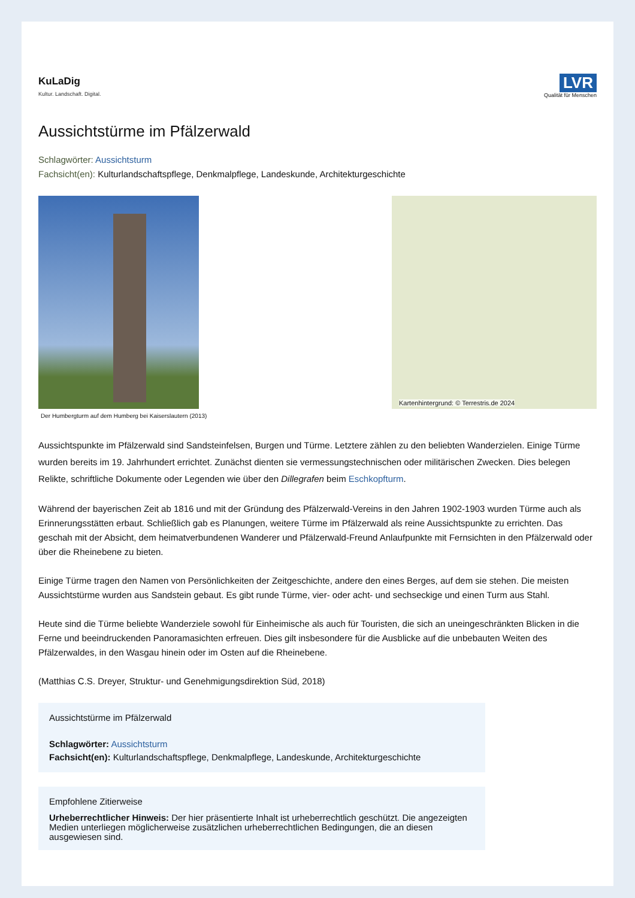KuLaDig
Kultur. Landschaft. Digital.
LVR
Qualität für Menschen
Aussichtstürme im Pfälzerwald
Schlagwörter: Aussichtsturm
Fachsicht(en): Kulturlandschaftspflege, Denkmalpflege, Landeskunde, Architekturgeschichte
Der Humbergturm auf dem Humberg bei Kaiserslautern (2013)
Kartenhintergrund: © Terrestris.de 2024
Aussichtspunkte im Pfälzerwald sind Sandsteinfelsen, Burgen und Türme. Letztere zählen zu den beliebten Wanderzielen. Einige Türme wurden bereits im 19. Jahrhundert errichtet. Zunächst dienten sie vermessungstechnischen oder militärischen Zwecken. Dies belegen Relikte, schriftliche Dokumente oder Legenden wie über den Dillegrafen beim Eschkopfturm.
Während der bayerischen Zeit ab 1816 und mit der Gründung des Pfälzerwald-Vereins in den Jahren 1902-1903 wurden Türme auch als Erinnerungsstätten erbaut. Schließlich gab es Planungen, weitere Türme im Pfälzerwald als reine Aussichtspunkte zu errichten. Das geschah mit der Absicht, dem heimatverbundenen Wanderer und Pfälzerwald-Freund Anlaufpunkte mit Fernsichten in den Pfälzerwald oder über die Rheinebene zu bieten.
Einige Türme tragen den Namen von Persönlichkeiten der Zeitgeschichte, andere den eines Berges, auf dem sie stehen. Die meisten Aussichtstürme wurden aus Sandstein gebaut. Es gibt runde Türme, vier- oder acht- und sechseckige und einen Turm aus Stahl.
Heute sind die Türme beliebte Wanderziele sowohl für Einheimische als auch für Touristen, die sich an uneingeschränkten Blicken in die Ferne und beeindruckenden Panoramasichten erfreuen. Dies gilt insbesondere für die Ausblicke auf die unbebauten Weiten des Pfälzerwaldes, in den Wasgau hinein oder im Osten auf die Rheinebene.
(Matthias C.S. Dreyer, Struktur- und Genehmigungsdirektion Süd, 2018)
Aussichtstürme im Pfälzerwald
Schlagwörter: Aussichtsturm
Fachsicht(en): Kulturlandschaftspflege, Denkmalpflege, Landeskunde, Architekturgeschichte
Empfohlene Zitierweise
Urheberrechtlicher Hinweis: Der hier präsentierte Inhalt ist urheberrechtlich geschützt. Die angezeigten Medien unterliegen möglicherweise zusätzlichen urheberrechtlichen Bedingungen, die an diesen ausgewiesen sind.